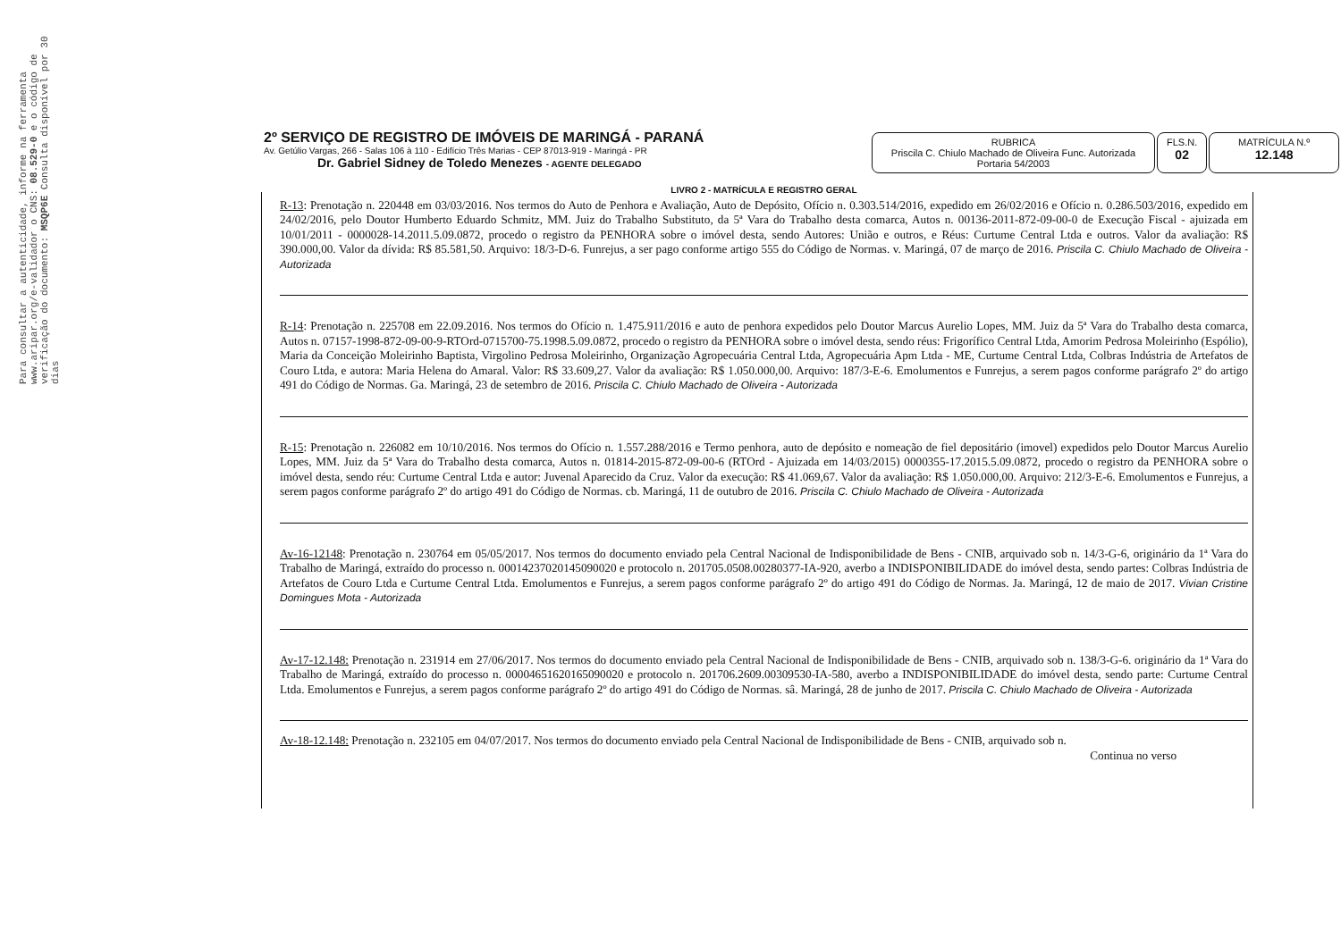Para consultar a autenticidade, informe na ferramenta www.aripar.org/e-validador o CNS: 08.529-0 e o código de verificação do documento: MSQP6E Consulta disponível por 30 dias
2º SERVIÇO DE REGISTRO DE IMÓVEIS DE MARINGÁ - PARANÁ
Av. Getúlio Vargas, 266 - Salas 106 à 110 - Edifício Três Marias - CEP 87013-919 - Maringá - PR
Dr. Gabriel Sidney de Toledo Menezes - AGENTE DELEGADO
RUBRICA
Priscila C. Chiulo Machado de Oliveira Func. Autorizada Portaria 54/2003
FLS.N.
02
MATRÍCULA N.º
12.148
LIVRO 2 - MATRÍCULA E REGISTRO GERAL
R-13: Prenotação n. 220448 em 03/03/2016. Nos termos do Auto de Penhora e Avaliação, Auto de Depósito, Ofício n. 0.303.514/2016, expedido em 26/02/2016 e Ofício n. 0.286.503/2016, expedido em 24/02/2016, pelo Doutor Humberto Eduardo Schmitz, MM. Juiz do Trabalho Substituto, da 5ª Vara do Trabalho desta comarca, Autos n. 00136-2011-872-09-00-0 de Execução Fiscal - ajuizada em 10/01/2011 - 0000028-14.2011.5.09.0872, procedo o registro da PENHORA sobre o imóvel desta, sendo Autores: União e outros, e Réus: Curtume Central Ltda e outros. Valor da avaliação: R$ 390.000,00. Valor da dívida: R$ 85.581,50. Arquivo: 18/3-D-6. Funrejus, a ser pago conforme artigo 555 do Código de Normas. v. Maringá, 07 de março de 2016. Priscila C. Chiulo Machado de Oliveira - Autorizada
R-14: Prenotação n. 225708 em 22.09.2016. Nos termos do Ofício n. 1.475.911/2016 e auto de penhora expedidos pelo Doutor Marcus Aurelio Lopes, MM. Juiz da 5ª Vara do Trabalho desta comarca, Autos n. 07157-1998-872-09-00-9-RTOrd-0715700-75.1998.5.09.0872, procedo o registro da PENHORA sobre o imóvel desta, sendo réus: Frigorífico Central Ltda, Amorim Pedrosa Moleirinho (Espólio), Maria da Conceição Moleirinho Baptista, Virgolino Pedrosa Moleirinho, Organização Agropecuária Central Ltda, Agropecuária Apm Ltda - ME, Curtume Central Ltda, Colbras Indústria de Artefatos de Couro Ltda, e autora: Maria Helena do Amaral. Valor: R$ 33.609,27. Valor da avaliação: R$ 1.050.000,00. Arquivo: 187/3-E-6. Emolumentos e Funrejus, a serem pagos conforme parágrafo 2º do artigo 491 do Código de Normas. Ga. Maringá, 23 de setembro de 2016. Priscila C. Chiulo Machado de Oliveira - Autorizada
R-15: Prenotação n. 226082 em 10/10/2016. Nos termos do Ofício n. 1.557.288/2016 e Termo penhora, auto de depósito e nomeação de fiel depositário (imovel) expedidos pelo Doutor Marcus Aurelio Lopes, MM. Juiz da 5ª Vara do Trabalho desta comarca, Autos n. 01814-2015-872-09-00-6 (RTOrd - Ajuizada em 14/03/2015) 0000355-17.2015.5.09.0872, procedo o registro da PENHORA sobre o imóvel desta, sendo réu: Curtume Central Ltda e autor: Juvenal Aparecido da Cruz. Valor da execução: R$ 41.069,67. Valor da avaliação: R$ 1.050.000,00. Arquivo: 212/3-E-6. Emolumentos e Funrejus, a serem pagos conforme parágrafo 2º do artigo 491 do Código de Normas. cb. Maringá, 11 de outubro de 2016. Priscila C. Chiulo Machado de Oliveira - Autorizada
Av-16-12148: Prenotação n. 230764 em 05/05/2017. Nos termos do documento enviado pela Central Nacional de Indisponibilidade de Bens - CNIB, arquivado sob n. 14/3-G-6, originário da 1ª Vara do Trabalho de Maringá, extraído do processo n. 00014237020145090020 e protocolo n. 201705.0508.00280377-IA-920, averbo a INDISPONIBILIDADE do imóvel desta, sendo partes: Colbras Indústria de Artefatos de Couro Ltda e Curtume Central Ltda. Emolumentos e Funrejus, a serem pagos conforme parágrafo 2º do artigo 491 do Código de Normas. Ja. Maringá, 12 de maio de 2017. Vivian Cristine Domingues Mota - Autorizada
Av-17-12.148: Prenotação n. 231914 em 27/06/2017. Nos termos do documento enviado pela Central Nacional de Indisponibilidade de Bens - CNIB, arquivado sob n. 138/3-G-6. originário da 1ª Vara do Trabalho de Maringá, extraído do processo n. 00004651620165090020 e protocolo n. 201706.2609.00309530-IA-580, averbo a INDISPONIBILIDADE do imóvel desta, sendo parte: Curtume Central Ltda. Emolumentos e Funrejus, a serem pagos conforme parágrafo 2º do artigo 491 do Código de Normas. sâ. Maringá, 28 de junho de 2017. Priscila C. Chiulo Machado de Oliveira - Autorizada
Av-18-12.148: Prenotação n. 232105 em 04/07/2017. Nos termos do documento enviado pela Central Nacional de Indisponibilidade de Bens - CNIB, arquivado sob n.
Continua no verso